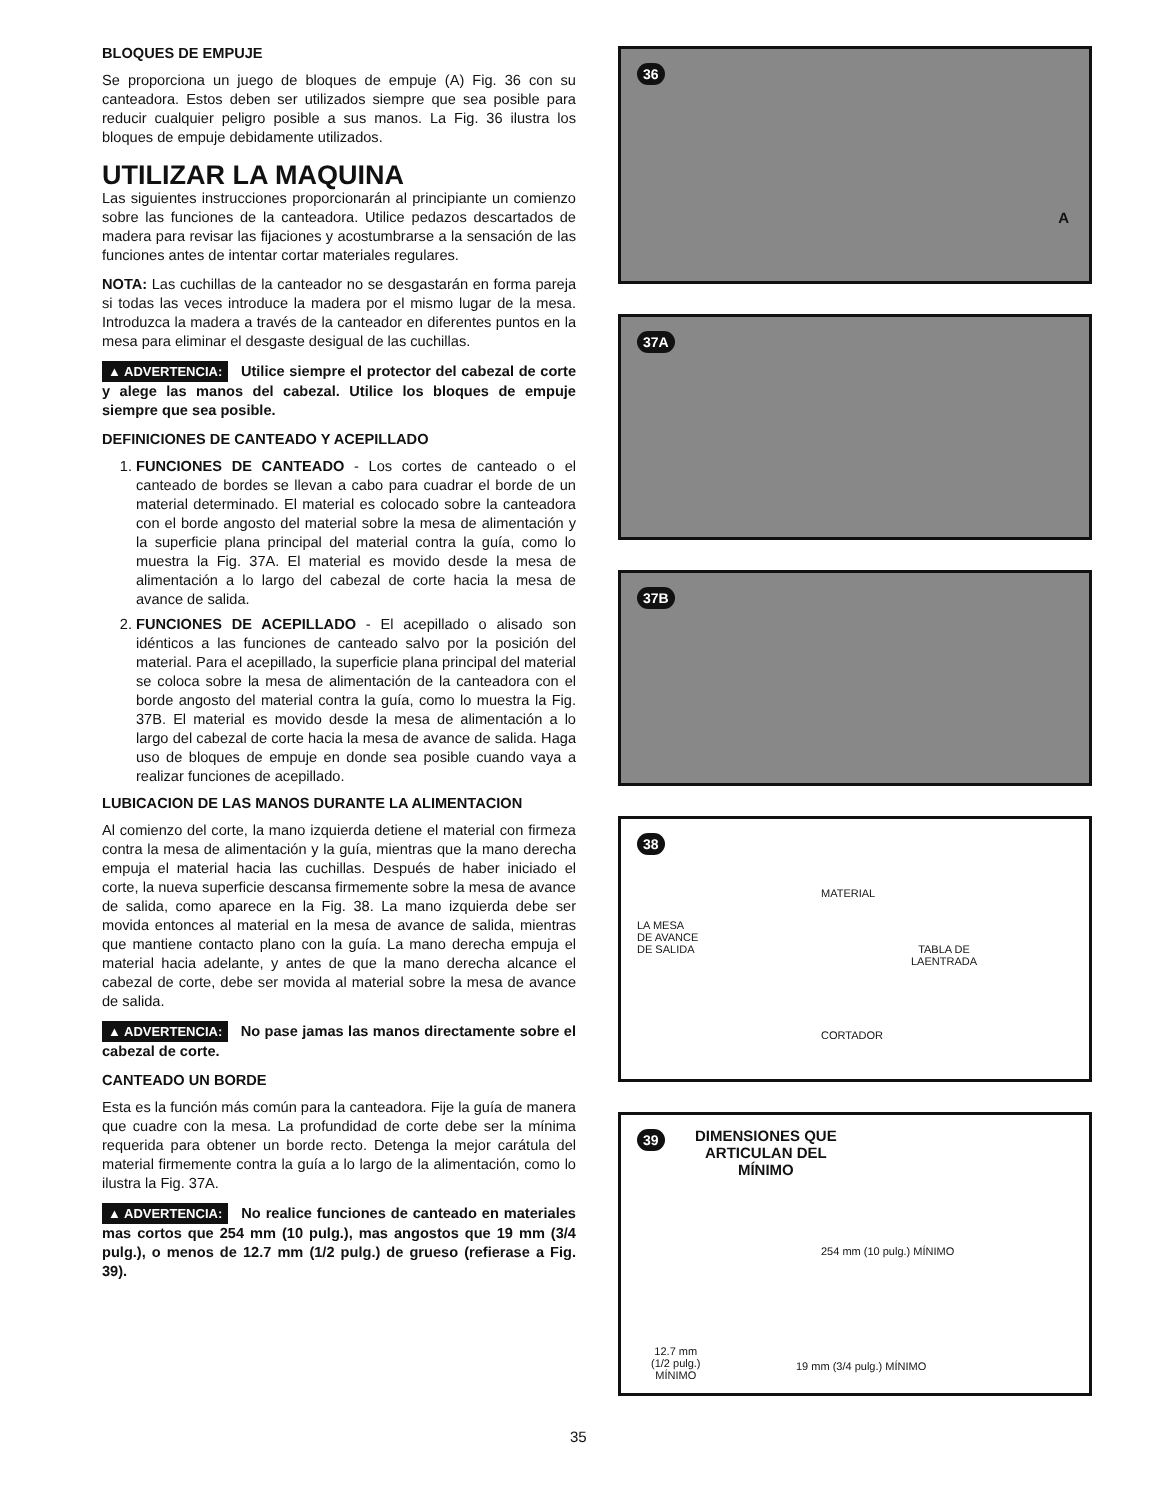BLOQUES DE EMPUJE
Se proporciona un juego de bloques de empuje (A) Fig. 36 con su canteadora. Estos deben ser utilizados siempre que sea posible para reducir cualquier peligro posible a sus manos. La Fig. 36 ilustra los bloques de empuje debidamente utilizados.
UTILIZAR LA MAQUINA
Las siguientes instrucciones proporcionarán al principiante un comienzo sobre las funciones de la canteadora. Utilice pedazos descartados de madera para revisar las fijaciones y acostumbrarse a la sensación de las funciones antes de intentar cortar materiales regulares.
NOTA: Las cuchillas de la canteador no se desgastarán en forma pareja si todas las veces introduce la madera por el mismo lugar de la mesa. Introduzca la madera a través de la canteador en diferentes puntos en la mesa para eliminar el desgaste desigual de las cuchillas.
▲ ADVERTENCIA: Utilice siempre el protector del cabezal de corte y alege las manos del cabezal. Utilice los bloques de empuje siempre que sea posible.
DEFINICIONES DE CANTEADO Y ACEPILLADO
1. FUNCIONES DE CANTEADO - Los cortes de canteado o el canteado de bordes se llevan a cabo para cuadrar el borde de un material determinado. El material es colocado sobre la canteadora con el borde angosto del material sobre la mesa de alimentación y la superficie plana principal del material contra la guía, como lo muestra la Fig. 37A. El material es movido desde la mesa de alimentación a lo largo del cabezal de corte hacia la mesa de avance de salida.
2. FUNCIONES DE ACEPILLADO - El acepillado o alisado son idénticos a las funciones de canteado salvo por la posición del material. Para el acepillado, la superficie plana principal del material se coloca sobre la mesa de alimentación de la canteadora con el borde angosto del material contra la guía, como lo muestra la Fig. 37B. El material es movido desde la mesa de alimentación a lo largo del cabezal de corte hacia la mesa de avance de salida. Haga uso de bloques de empuje en donde sea posible cuando vaya a realizar funciones de acepillado.
LUBICACION DE LAS MANOS DURANTE LA ALIMENTACION
Al comienzo del corte, la mano izquierda detiene el material con firmeza contra la mesa de alimentación y la guía, mientras que la mano derecha empuja el material hacia las cuchillas. Después de haber iniciado el corte, la nueva superficie descansa firmemente sobre la mesa de avance de salida, como aparece en la Fig. 38. La mano izquierda debe ser movida entonces al material en la mesa de avance de salida, mientras que mantiene contacto plano con la guía. La mano derecha empuja el material hacia adelante, y antes de que la mano derecha alcance el cabezal de corte, debe ser movida al material sobre la mesa de avance de salida.
▲ ADVERTENCIA: No pase jamas las manos directamente sobre el cabezal de corte.
CANTEADO UN BORDE
Esta es la función más común para la canteadora. Fije la guía de manera que cuadre con la mesa. La profundidad de corte debe ser la mínima requerida para obtener un borde recto. Detenga la mejor carátula del material firmemente contra la guía a lo largo de la alimentación, como lo ilustra la Fig. 37A.
▲ ADVERTENCIA: No realice funciones de canteado en materiales mas cortos que 254 mm (10 pulg.), mas angostos que 19 mm (3/4 pulg.), o menos de 12.7 mm (1/2 pulg.) de grueso (refierase a Fig. 39).
36
A
37A
37B
38
MATERIAL
LA MESA
DE AVANCE
DE SALIDA TABLA DE
LAENTRADA
CORTADOR
39 DIMENSIONES QUE
ARTICULAN DEL
MÍNIMO
254 mm (10 pulg.) MÍNIMO
12.7 mm
(1/2 pulg.)
MÍNIMO
19 mm (3/4 pulg.) MÍNIMO
35